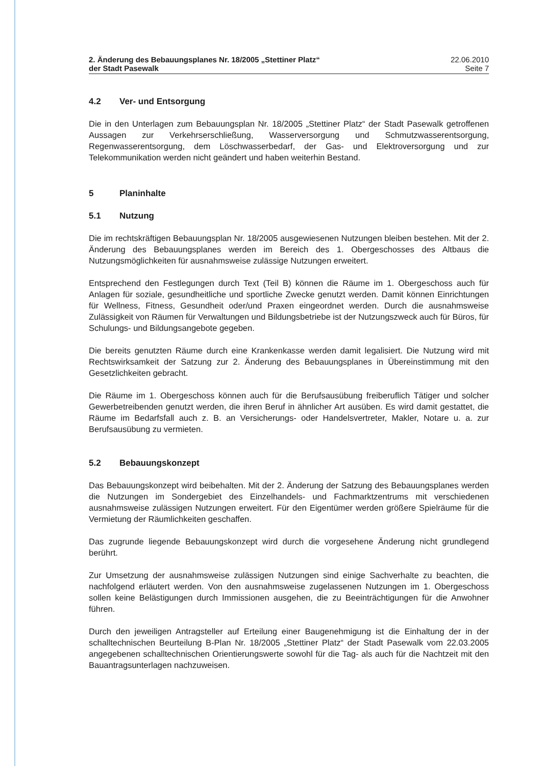2. Änderung des Bebauungsplanes Nr. 18/2005 „Stettiner Platz“
der Stadt Pasewalk
22.06.2010
Seite 7
4.2 Ver- und Entsorgung
Die in den Unterlagen zum Bebauungsplan Nr. 18/2005 „Stettiner Platz“ der Stadt Pasewalk getroffenen Aussagen zur Verkehrserschließung, Wasserversorgung und Schmutzwasserentsorgung, Regenwasserentsorgung, dem Löschwasserbedarf, der Gas- und Elektroversorgung und zur Telekommunikation werden nicht geändert und haben weiterhin Bestand.
5 Planinhalte
5.1 Nutzung
Die im rechtskräftigen Bebauungsplan Nr. 18/2005 ausgewiesenen Nutzungen bleiben bestehen. Mit der 2. Änderung des Bebauungsplanes werden im Bereich des 1. Obergeschosses des Altbaus die Nutzungsmöglichkeiten für ausnahmsweise zulässige Nutzungen erweitert.
Entsprechend den Festlegungen durch Text (Teil B) können die Räume im 1. Obergeschoss auch für Anlagen für soziale, gesundheitliche und sportliche Zwecke genutzt werden. Damit können Einrichtungen für Wellness, Fitness, Gesundheit oder/und Praxen eingeordnet werden. Durch die ausnahmsweise Zulässigkeit von Räumen für Verwaltungen und Bildungsbetriebe ist der Nutzungszweck auch für Büros, für Schulungs- und Bildungsangebote gegeben.
Die bereits genutzten Räume durch eine Krankenkasse werden damit legalisiert. Die Nutzung wird mit Rechtswirksamkeit der Satzung zur 2. Änderung des Bebauungsplanes in Übereinstimmung mit den Gesetzlichkeiten gebracht.
Die Räume im 1. Obergeschoss können auch für die Berufsausübung freiberuflich Tätiger und solcher Gewerbetreibenden genutzt werden, die ihren Beruf in ähnlicher Art ausüben. Es wird damit gestattet, die Räume im Bedarfsfall auch z. B. an Versicherungs- oder Handelsvertreter, Makler, Notare u. a. zur Berufsausübung zu vermieten.
5.2 Bebauungskonzept
Das Bebauungskonzept wird beibehalten. Mit der 2. Änderung der Satzung des Bebauungsplanes werden die Nutzungen im Sondergebiet des Einzelhandels- und Fachmarktzentrums mit verschiedenen ausnahmsweise zulässigen Nutzungen erweitert. Für den Eigentümer werden größere Spielräume für die Vermietung der Räumlichkeiten geschaffen.
Das zugrunde liegende Bebauungskonzept wird durch die vorgesehene Änderung nicht grundlegend berührt.
Zur Umsetzung der ausnahmsweise zulässigen Nutzungen sind einige Sachverhalte zu beachten, die nachfolgend erläutert werden. Von den ausnahmsweise zugelassenen Nutzungen im 1. Obergeschoss sollen keine Belästigungen durch Immissionen ausgehen, die zu Beeinträchtigungen für die Anwohner führen.
Durch den jeweiligen Antragsteller auf Erteilung einer Baugenehmigung ist die Einhaltung der in der schalltechnischen Beurteilung B-Plan Nr. 18/2005 „Stettiner Platz“ der Stadt Pasewalk vom 22.03.2005 angegebenen schalltechnischen Orientierungswerte sowohl für die Tag- als auch für die Nachtzeit mit den Bauantragsunterlagen nachzuweisen.